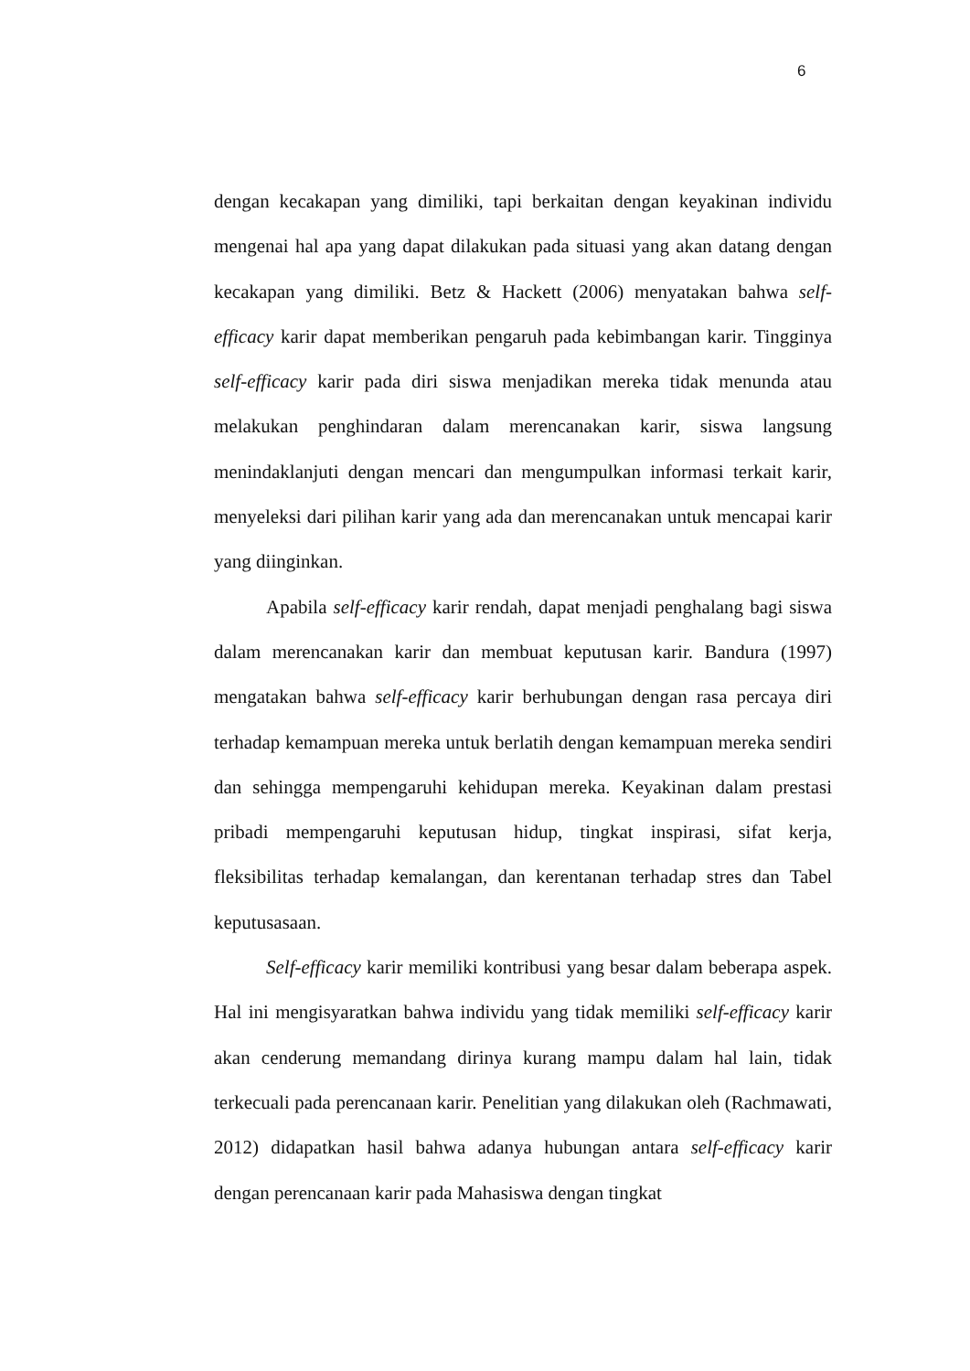6
dengan kecakapan yang dimiliki, tapi berkaitan dengan keyakinan individu mengenai hal apa yang dapat dilakukan pada situasi yang akan datang dengan kecakapan yang dimiliki. Betz & Hackett (2006) menyatakan bahwa self-efficacy karir dapat memberikan pengaruh pada kebimbangan karir. Tingginya self-efficacy karir pada diri siswa menjadikan mereka tidak menunda atau melakukan penghindaran dalam merencanakan karir, siswa langsung menindaklanjuti dengan mencari dan mengumpulkan informasi terkait karir, menyeleksi dari pilihan karir yang ada dan merencanakan untuk mencapai karir yang diinginkan.
Apabila self-efficacy karir rendah, dapat menjadi penghalang bagi siswa dalam merencanakan karir dan membuat keputusan karir. Bandura (1997) mengatakan bahwa self-efficacy karir berhubungan dengan rasa percaya diri terhadap kemampuan mereka untuk berlatih dengan kemampuan mereka sendiri dan sehingga mempengaruhi kehidupan mereka. Keyakinan dalam prestasi pribadi mempengaruhi keputusan hidup, tingkat inspirasi, sifat kerja, fleksibilitas terhadap kemalangan, dan kerentanan terhadap stres dan Tabel keputusasaan.
Self-efficacy karir memiliki kontribusi yang besar dalam beberapa aspek. Hal ini mengisyaratkan bahwa individu yang tidak memiliki self-efficacy karir akan cenderung memandang dirinya kurang mampu dalam hal lain, tidak terkecuali pada perencanaan karir. Penelitian yang dilakukan oleh (Rachmawati, 2012) didapatkan hasil bahwa adanya hubungan antara self-efficacy karir dengan perencanaan karir pada Mahasiswa dengan tingkat